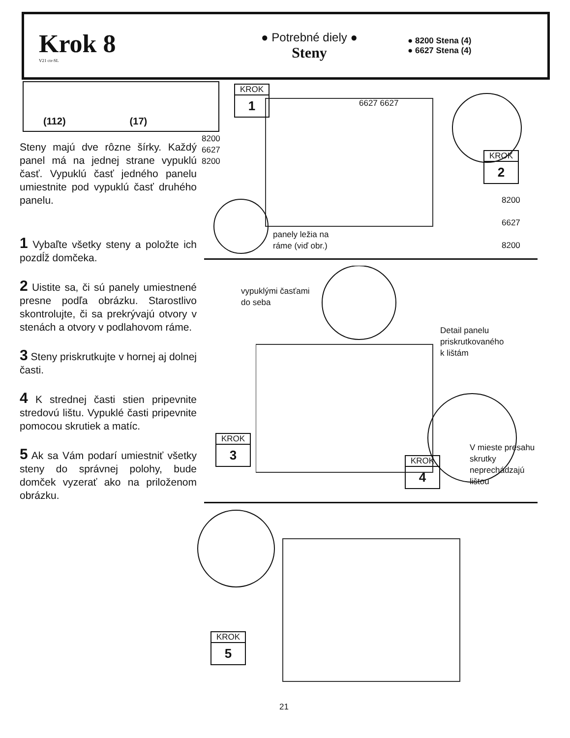Krok 8
V21 ctr-SL
● Potrebné diely ●
Steny
● 8200 Stena (4)
● 6627 Stena (4)
(112) (17)
Steny majú dve rôzne šírky. Každý panel má na jednej strane vypuklú časť. Vypuklú časť jedného panelu umiestnite pod vypuklú časť druhého panelu.
1 Vybaľte všetky steny a položte ich pozdĺž domčeka.
2 Uistite sa, či sú panely umiestnené presne podľa obrázku. Starostlivo skontrolujte, či sa prekrývajú otvory v stenách a otvory v podlahovom ráme.
3 Steny priskrutkujte v hornej aj dolnej časti.
4 K strednej časti stien pripevnite stredovú lištu. Vypuklé časti pripevnite pomocou skrutiek a matíc.
5 Ak sa Vám podarí umiestniť všetky steny do správnej polohy, bude domček vyzerať ako na priloženom obrázku.
KROK
1
KROK
2
6627 6627
8200
6627
8200
8200
6627
8200
panely ležia na
ráme (viď obr.)
vypuklými časťami
do seba
Detail panelu
priskrutkovaného
k lištám
V mieste presahu
skrutky
neprechádzajú
lištou
KROK
3
KROK
4
KROK
5
21